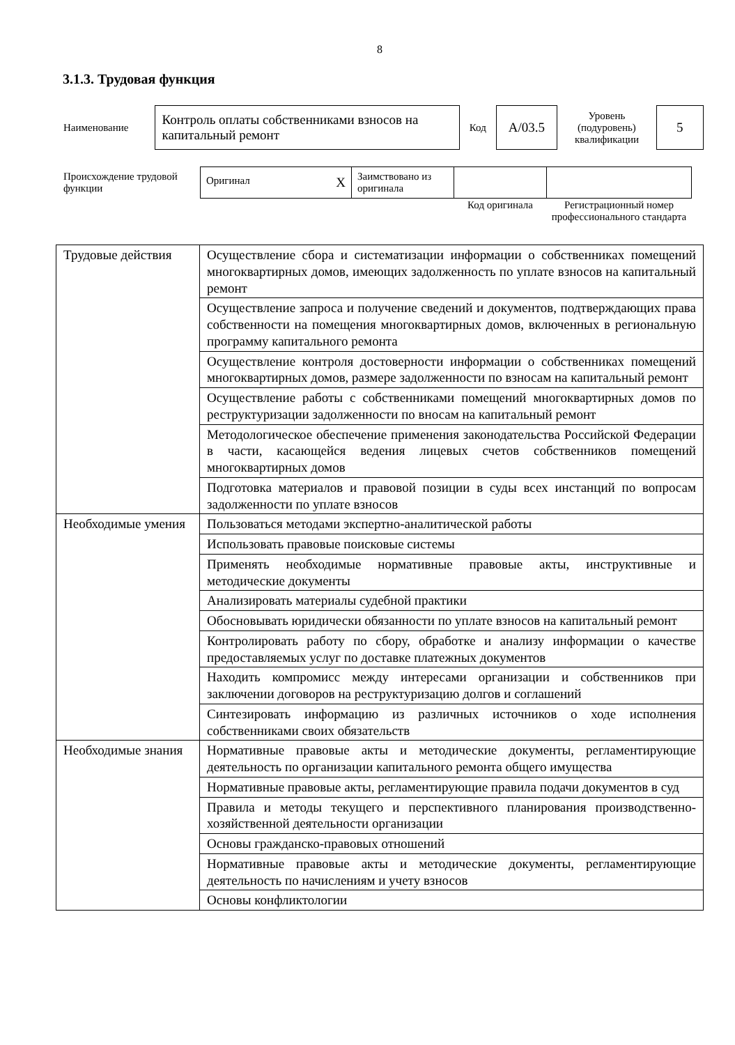8
3.1.3. Трудовая функция
| Наименование | Контроль оплаты собственниками взносов на капитальный ремонт | Код | А/03.5 | Уровень (подуровень) квалификации | 5 |
| Происхождение трудовой функции | Оригинал X | Заимствовано из оригинала | | |
| | | | Код оригинала | Регистрационный номер профессионального стандарта |
| Трудовые действия | Осуществление сбора и систематизации информации о собственниках помещений многоквартирных домов, имеющих задолженность по уплате взносов на капитальный ремонт |
| | Осуществление запроса и получение сведений и документов, подтверждающих права собственности на помещения многоквартирных домов, включенных в региональную программу капитального ремонта |
| | Осуществление контроля достоверности информации о собственниках помещений многоквартирных домов, размере задолженности по взносам на капитальный ремонт |
| | Осуществление работы с собственниками помещений многоквартирных домов по реструктуризации задолженности по вносам на капитальный ремонт |
| | Методологическое обеспечение применения законодательства Российской Федерации в части, касающейся ведения лицевых счетов собственников помещений многоквартирных домов |
| | Подготовка материалов и правовой позиции в суды всех инстанций по вопросам задолженности по уплате взносов |
| Необходимые умения | Пользоваться методами экспертно-аналитической работы |
| | Использовать правовые поисковые системы |
| | Применять необходимые нормативные правовые акты, инструктивные и методические документы |
| | Анализировать материалы судебной практики |
| | Обосновывать юридически обязанности по уплате взносов на капитальный ремонт |
| | Контролировать работу по сбору, обработке и анализу информации о качестве предоставляемых услуг по доставке платежных документов |
| | Находить компромисс между интересами организации и собственников при заключении договоров на реструктуризацию долгов и соглашений |
| | Синтезировать информацию из различных источников о ходе исполнения собственниками своих обязательств |
| Необходимые знания | Нормативные правовые акты и методические документы, регламентирующие деятельность по организации капитального ремонта общего имущества |
| | Нормативные правовые акты, регламентирующие правила подачи документов в суд |
| | Правила и методы текущего и перспективного планирования производственно-хозяйственной деятельности организации |
| | Основы гражданско-правовых отношений |
| | Нормативные правовые акты и методические документы, регламентирующие деятельность по начислениям и учету взносов |
| | Основы конфликтологии |